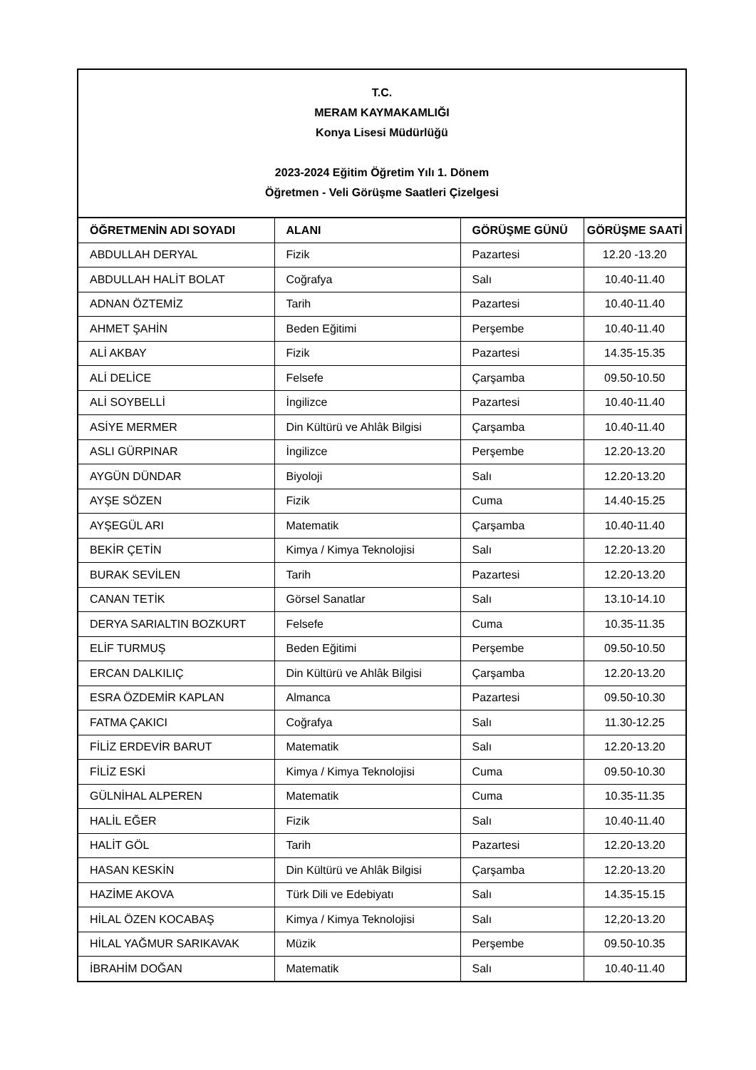T.C.
MERAM KAYMAKAMLIĞI
Konya Lisesi Müdürlüğü
2023-2024 Eğitim Öğretim Yılı 1. Dönem
Öğretmen - Veli Görüşme Saatleri Çizelgesi
| ÖĞRETMENİN ADI SOYADI | ALANI | GÖRÜŞME GÜNÜ | GÖRÜŞME SAATİ |
| --- | --- | --- | --- |
| ABDULLAH DERYAL | Fizik | Pazartesi | 12.20 -13.20 |
| ABDULLAH HALİT BOLAT | Coğrafya | Salı | 10.40-11.40 |
| ADNAN ÖZTEMİZ | Tarih | Pazartesi | 10.40-11.40 |
| AHMET ŞAHİN | Beden Eğitimi | Perşembe | 10.40-11.40 |
| ALİ AKBAY | Fizik | Pazartesi | 14.35-15.35 |
| ALİ DELİCE | Felsefe | Çarşamba | 09.50-10.50 |
| ALİ SOYBELLİ | İngilizce | Pazartesi | 10.40-11.40 |
| ASİYE MERMER | Din Kültürü ve Ahlâk Bilgisi | Çarşamba | 10.40-11.40 |
| ASLI GÜRPINAR | İngilizce | Perşembe | 12.20-13.20 |
| AYGÜN DÜNDAR | Biyoloji | Salı | 12.20-13.20 |
| AYŞE SÖZEN | Fizik | Cuma | 14.40-15.25 |
| AYŞEGÜL ARI | Matematik | Çarşamba | 10.40-11.40 |
| BEKİR ÇETİN | Kimya / Kimya Teknolojisi | Salı | 12.20-13.20 |
| BURAK SEVİLEN | Tarih | Pazartesi | 12.20-13.20 |
| CANAN TETİK | Görsel Sanatlar | Salı | 13.10-14.10 |
| DERYA SARIALTIN BOZKURT | Felsefe | Cuma | 10.35-11.35 |
| ELİF TURMUŞ | Beden Eğitimi | Perşembe | 09.50-10.50 |
| ERCAN DALKILIÇ | Din Kültürü ve Ahlâk Bilgisi | Çarşamba | 12.20-13.20 |
| ESRA ÖZDEMİR KAPLAN | Almanca | Pazartesi | 09.50-10.30 |
| FATMA ÇAKICI | Coğrafya | Salı | 11.30-12.25 |
| FİLİZ ERDEVİR BARUT | Matematik | Salı | 12.20-13.20 |
| FİLİZ ESKİ | Kimya / Kimya Teknolojisi | Cuma | 09.50-10.30 |
| GÜLNİHAL ALPEREN | Matematik | Cuma | 10.35-11.35 |
| HALİL EĞER | Fizik | Salı | 10.40-11.40 |
| HALİT GÖL | Tarih | Pazartesi | 12.20-13.20 |
| HASAN KESKİN | Din Kültürü ve Ahlâk Bilgisi | Çarşamba | 12.20-13.20 |
| HAZİME AKOVA | Türk Dili ve Edebiyatı | Salı | 14.35-15.15 |
| HİLAL ÖZEN KOCABAŞ | Kimya / Kimya Teknolojisi | Salı | 12,20-13.20 |
| HİLAL YAĞMUR SARIKAVAK | Müzik | Perşembe | 09.50-10.35 |
| İBRAHİM DOĞAN | Matematik | Salı | 10.40-11.40 |